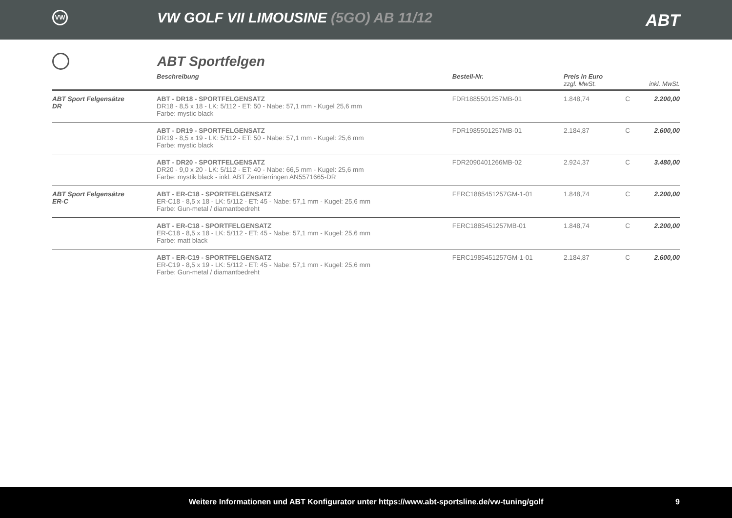VW
VW GOLF VII LIMOUSINE (5GO) AB 11/12
ABT
ABT Sportfelgen
| | Beschreibung | Bestell-Nr. | Preis in Euro zzgl. MwSt. | | inkl. MwSt. |
| --- | --- | --- | --- | --- | --- |
| ABT Sport Felgensätze DR | ABT - DR18 - SPORTFELGENSATZ DR18 - 8,5 x 18 - LK: 5/112 - ET: 50 - Nabe: 57,1 mm - Kugel 25,6 mm Farbe: mystic black | FDR1885501257MB-01 | 1.848,74 | C | 2.200,00 |
| | ABT - DR19 - SPORTFELGENSATZ DR19 - 8,5 x 19 - LK: 5/112 - ET: 50 - Nabe: 57,1 mm - Kugel: 25,6 mm Farbe: mystic black | FDR1985501257MB-01 | 2.184,87 | C | 2.600,00 |
| | ABT - DR20 - SPORTFELGENSATZ DR20 - 9,0 x 20 - LK: 5/112 - ET: 40 - Nabe: 66,5 mm - Kugel: 25,6 mm Farbe: mystik black - inkl. ABT Zentrierringen AN5571665-DR | FDR2090401266MB-02 | 2.924,37 | C | 3.480,00 |
| ABT Sport Felgensätze ER-C | ABT - ER-C18 - SPORTFELGENSATZ ER-C18 - 8,5 x 18 - LK: 5/112 - ET: 45 - Nabe: 57,1 mm - Kugel: 25,6 mm Farbe: Gun-metal / diamantbedreht | FERC1885451257GM-1-01 | 1.848,74 | C | 2.200,00 |
| | ABT - ER-C18 - SPORTFELGENSATZ ER-C18 - 8,5 x 18 - LK: 5/112 - ET: 45 - Nabe: 57,1 mm - Kugel: 25,6 mm Farbe: matt black | FERC1885451257MB-01 | 1.848,74 | C | 2.200,00 |
| | ABT - ER-C19 - SPORTFELGENSATZ ER-C19 - 8,5 x 19 - LK: 5/112 - ET: 45 - Nabe: 57,1 mm - Kugel: 25,6 mm Farbe: Gun-metal / diamantbedreht | FERC1985451257GM-1-01 | 2.184,87 | C | 2.600,00 |
Weitere Informationen und ABT Konfigurator unter https://www.abt-sportsline.de/vw-tuning/golf 9